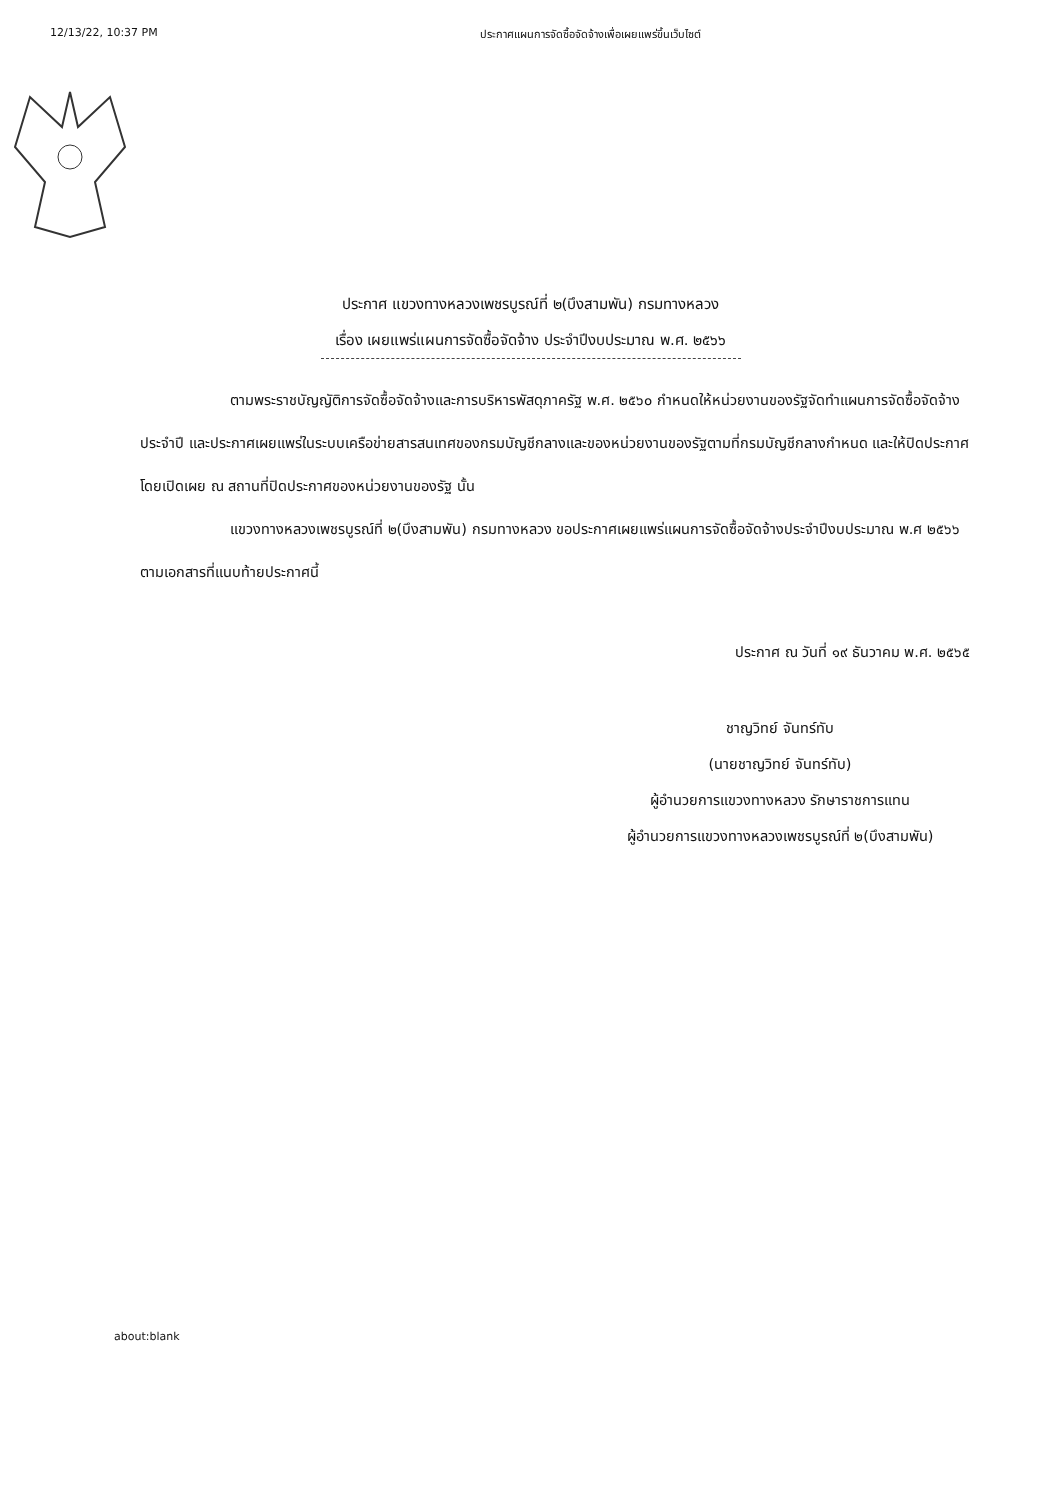12/13/22, 10:37 PM ประกาศแผนการจัดซื้อจัดจ้างเพื่อเผยแพร่ขึ้นเว็บไซต์
ประกาศ แขวงทางหลวงเพชรบูรณ์ที่ ๒(บึงสามพัน) กรมทางหลวง
เรื่อง เผยแพร่แผนการจัดซื้อจัดจ้าง ประจำปีงบประมาณ พ.ศ. ๒๕๖๖
ตามพระราชบัญญัติการจัดซื้อจัดจ้างและการบริหารพัสดุภาครัฐ พ.ศ. ๒๕๖๐ กำหนดให้หน่วยงานของรัฐจัดทำแผนการจัดซื้อจัดจ้างประจำปี และประกาศเผยแพร่ในระบบเครือข่ายสารสนเทศของกรมบัญชีกลางและของหน่วยงานของรัฐตามที่กรมบัญชีกลางกำหนด และให้ปิดประกาศโดยเปิดเผย ณ สถานที่ปิดประกาศของหน่วยงานของรัฐ นั้น
แขวงทางหลวงเพชรบูรณ์ที่ ๒(บึงสามพัน) กรมทางหลวง ขอประกาศเผยแพร่แผนการจัดซื้อจัดจ้างประจำปีงบประมาณ พ.ศ ๒๕๖๖ ตามเอกสารที่แนบท้ายประกาศนี้
ประกาศ ณ วันที่ ๑๙ ธันวาคม พ.ศ. ๒๕๖๕
ชาญวิทย์ จันทร์ทับ
(นายชาญวิทย์ จันทร์ทับ)
ผู้อำนวยการแขวงทางหลวง รักษาราชการแทน
ผู้อำนวยการแขวงทางหลวงเพชรบูรณ์ที่ ๒(บึงสามพัน)
about:blank